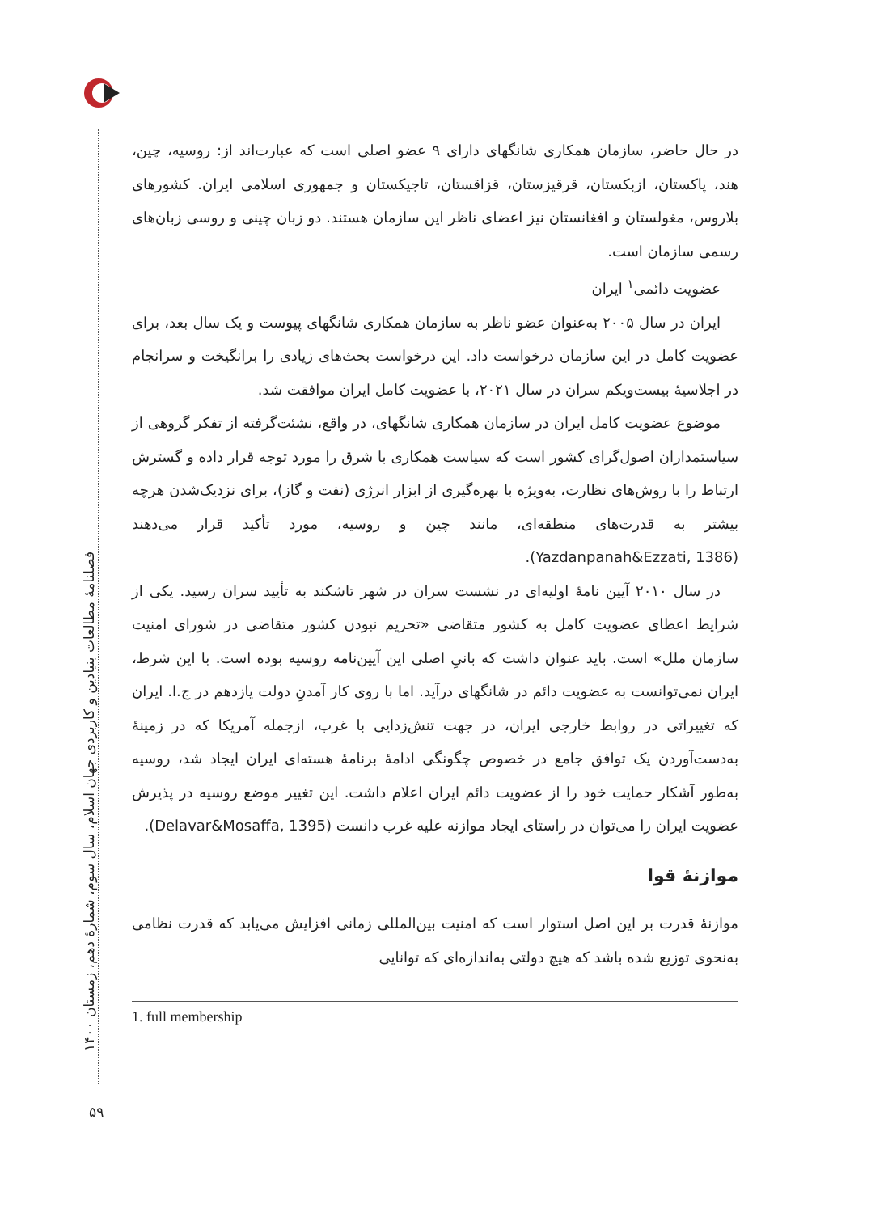فصلنامهٔ مطالعات بنیادین و کاربردی جهان اسلام، سال سوم، شمارهٔ دهم، زمستان ۱۴۰۰
در حال حاضر، سازمان همکاری شانگهای دارای ۹ عضو اصلی است که عبارت‌اند از: روسیه، چین، هند، پاکستان، ازبکستان، قرقیزستان، قزاقستان، تاجیکستان و جمهوری اسلامی ایران. کشورهای بلاروس، مغولستان و افغانستان نیز اعضای ناظر این سازمان هستند. دو زبان چینی و روسی زبان‌های رسمی سازمان است.
عضویت دائمی<sup>۱</sup> ایران
ایران در سال ۲۰۰۵ به‌عنوان عضو ناظر به سازمان همکاری شانگهای پیوست و یک سال بعد، برای عضویت کامل در این سازمان درخواست داد. این درخواست بحث‌های زیادی را برانگیخت و سرانجام در اجلاسیهٔ بیست‌ویکم سران در سال ۲۰۲۱، با عضویت کامل ایران موافقت شد.
موضوع عضویت کامل ایران در سازمان همکاری شانگهای، در واقع، نشئت‌گرفته از تفکر گروهی از سیاستمداران اصول‌گرای کشور است که سیاست همکاری با شرق را مورد توجه قرار داده و گسترش ارتباط را با روش‌های نظارت، به‌ویژه با بهره‌گیری از ابزار انرژی (نفت و گاز)، برای نزدیک‌شدن هرچه بیشتر به قدرت‌های منطقه‌ای، مانند چین و روسیه، مورد تأکید قرار می‌دهند (Yazdanpanah&Ezzati, 1386).
در سال ۲۰۱۰ آیین نامهٔ اولیه‌ای در نشست سران در شهر تاشکند به تأیید سران رسید. یکی از شرایط اعطای عضویت کامل به کشور متقاضی «تحریم نبودن کشور متقاضی در شورای امنیت سازمان ملل» است. باید عنوان داشت که بانیِ اصلی این آیین‌نامه روسیه بوده است. با این شرط، ایران نمی‌توانست به عضویت دائم در شانگهای درآید. اما با روی کار آمدنِ دولت یازدهم در ج.ا. ایران که تغییراتی در روابط خارجی ایران، در جهت تنش‌زدایی با غرب، ازجمله آمریکا که در زمینهٔ به‌دست‌آوردن یک توافق جامع در خصوص چگونگی ادامهٔ برنامهٔ هسته‌ای ایران ایجاد شد، روسیه به‌طور آشکار حمایت خود را از عضویت دائم ایران اعلام داشت. این تغییر موضع روسیه در پذیرش عضویت ایران را می‌توان در راستای ایجاد موازنه علیه غرب دانست (Delavar&Mosaffa, 1395).
موازنهٔ قوا
موازنهٔ قدرت بر این اصل استوار است که امنیت بین‌المللی زمانی افزایش می‌یابد که قدرت نظامی به‌نحوی توزیع شده باشد که هیچ دولتی به‌اندازه‌ای که توانایی
1. full membership
۵۹